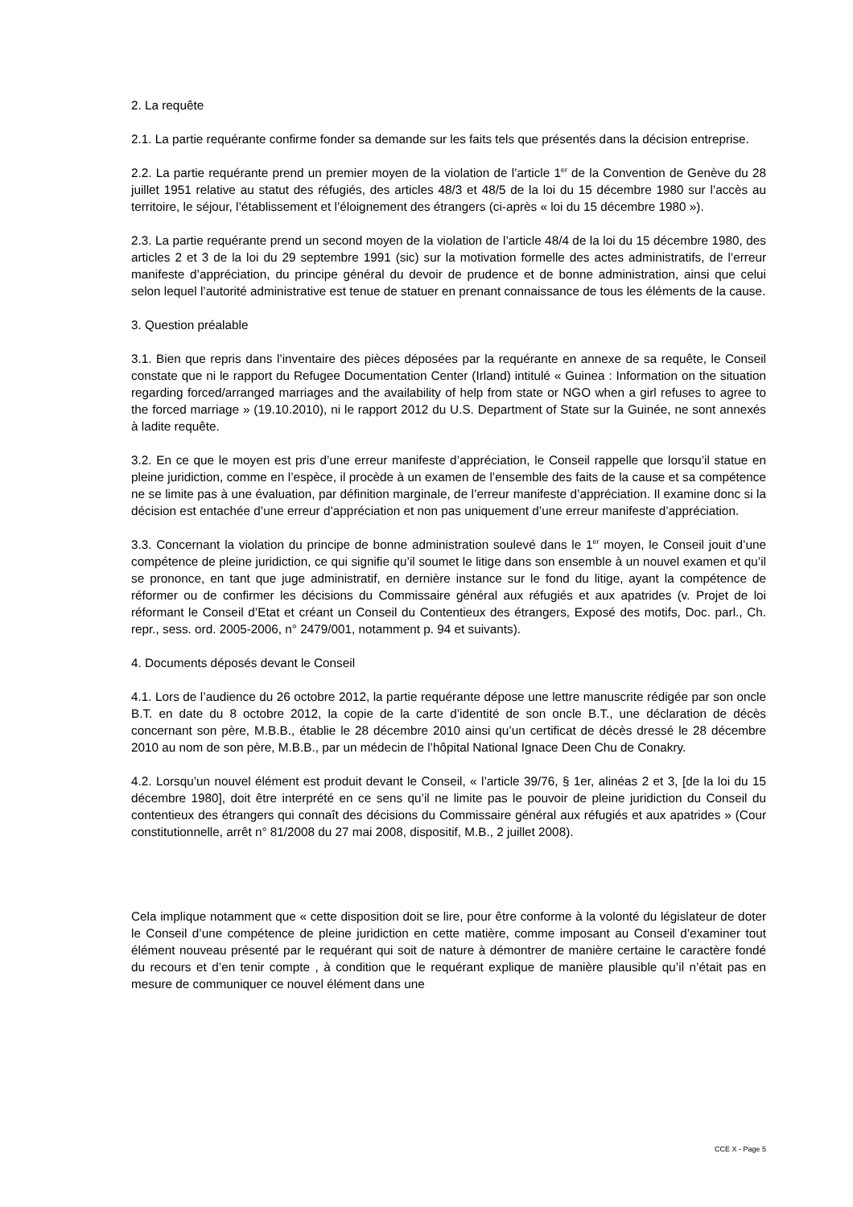2. La requête
2.1. La partie requérante confirme fonder sa demande sur les faits tels que présentés dans la décision entreprise.
2.2. La partie requérante prend un premier moyen de la violation de l’article 1<sup>er</sup> de la Convention de Genève du 28 juillet 1951 relative au statut des réfugiés, des articles 48/3 et 48/5 de la loi du 15 décembre 1980 sur l’accès au territoire, le séjour, l’établissement et l’éloignement des étrangers (ci-après « loi du 15 décembre 1980 »).
2.3. La partie requérante prend un second moyen de la violation de l’article 48/4 de la loi du 15 décembre 1980, des articles 2 et 3 de la loi du 29 septembre 1991 (sic) sur la motivation formelle des actes administratifs, de l’erreur manifeste d’appréciation, du principe général du devoir de prudence et de bonne administration, ainsi que celui selon lequel l’autorité administrative est tenue de statuer en prenant connaissance de tous les éléments de la cause.
3. Question préalable
3.1. Bien que repris dans l’inventaire des pièces déposées par la requérante en annexe de sa requête, le Conseil constate que ni le rapport du Refugee Documentation Center (Irland) intitulé « Guinea : Information on the situation regarding forced/arranged marriages and the availability of help from state or NGO when a girl refuses to agree to the forced marriage » (19.10.2010), ni le rapport 2012 du U.S. Department of State sur la Guinée, ne sont annexés à ladite requête.
3.2. En ce que le moyen est pris d’une erreur manifeste d’appréciation, le Conseil rappelle que lorsqu’il statue en pleine juridiction, comme en l’espèce, il procède à un examen de l’ensemble des faits de la cause et sa compétence ne se limite pas à une évaluation, par définition marginale, de l’erreur manifeste d’appréciation. Il examine donc si la décision est entachée d’une erreur d’appréciation et non pas uniquement d’une erreur manifeste d’appréciation.
3.3. Concernant la violation du principe de bonne administration soulevé dans le 1<sup>er</sup> moyen, le Conseil jouit d’une compétence de pleine juridiction, ce qui signifie qu’il soumet le litige dans son ensemble à un nouvel examen et qu’il se prononce, en tant que juge administratif, en dernière instance sur le fond du litige, ayant la compétence de réformer ou de confirmer les décisions du Commissaire général aux réfugiés et aux apatrides (v. Projet de loi réformant le Conseil d’Etat et créant un Conseil du Contentieux des étrangers, Exposé des motifs, Doc. parl., Ch. repr., sess. ord. 2005-2006, n° 2479/001, notamment p. 94 et suivants).
4. Documents déposés devant le Conseil
4.1. Lors de l’audience du 26 octobre 2012, la partie requérante dépose une lettre manuscrite rédigée par son oncle B.T. en date du 8 octobre 2012, la copie de la carte d’identité de son oncle B.T., une déclaration de décès concernant son père, M.B.B., établie le 28 décembre 2010 ainsi qu’un certificat de décès dressé le 28 décembre 2010 au nom de son père, M.B.B., par un médecin de l’hôpital National Ignace Deen Chu de Conakry.
4.2. Lorsqu’un nouvel élément est produit devant le Conseil, « l’article 39/76, § 1er, alinéas 2 et 3, [de la loi du 15 décembre 1980], doit être interprété en ce sens qu’il ne limite pas le pouvoir de pleine juridiction du Conseil du contentieux des étrangers qui connaît des décisions du Commissaire général aux réfugiés et aux apatrides » (Cour constitutionnelle, arrêt n° 81/2008 du 27 mai 2008, dispositif, M.B., 2 juillet 2008).
Cela implique notamment que « cette disposition doit se lire, pour être conforme à la volonté du législateur de doter le Conseil d’une compétence de pleine juridiction en cette matière, comme imposant au Conseil d’examiner tout élément nouveau présenté par le requérant qui soit de nature à démontrer de manière certaine le caractère fondé du recours et d’en tenir compte , à condition que le requérant explique de manière plausible qu’il n’était pas en mesure de communiquer ce nouvel élément dans une
CCE X - Page 5